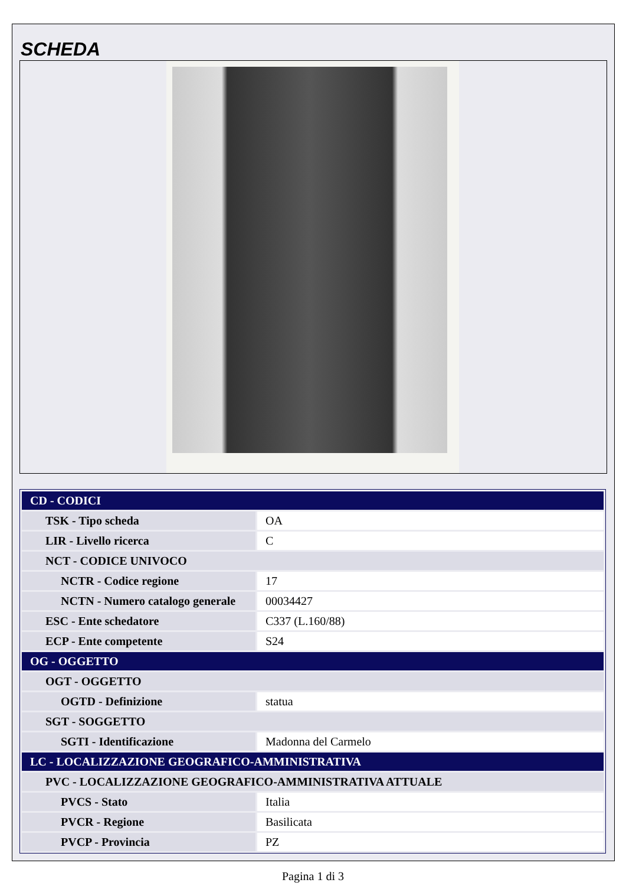SCHEDA
| CD - CODICI | |
| TSK - Tipo scheda | OA |
| LIR - Livello ricerca | C |
| NCT - CODICE UNIVOCO | |
| NCTR - Codice regione | 17 |
| NCTN - Numero catalogo generale | 00034427 |
| ESC - Ente schedatore | C337 (L.160/88) |
| ECP - Ente competente | S24 |
| OG - OGGETTO | |
| OGT - OGGETTO | |
| OGTD - Definizione | statua |
| SGT - SOGGETTO | |
| SGTI - Identificazione | Madonna del Carmelo |
| LC - LOCALIZZAZIONE GEOGRAFICO-AMMINISTRATIVA | |
| PVC - LOCALIZZAZIONE GEOGRAFICO-AMMINISTRATIVA ATTUALE | |
| PVCS - Stato | Italia |
| PVCR - Regione | Basilicata |
| PVCP - Provincia | PZ |
Pagina 1 di 3